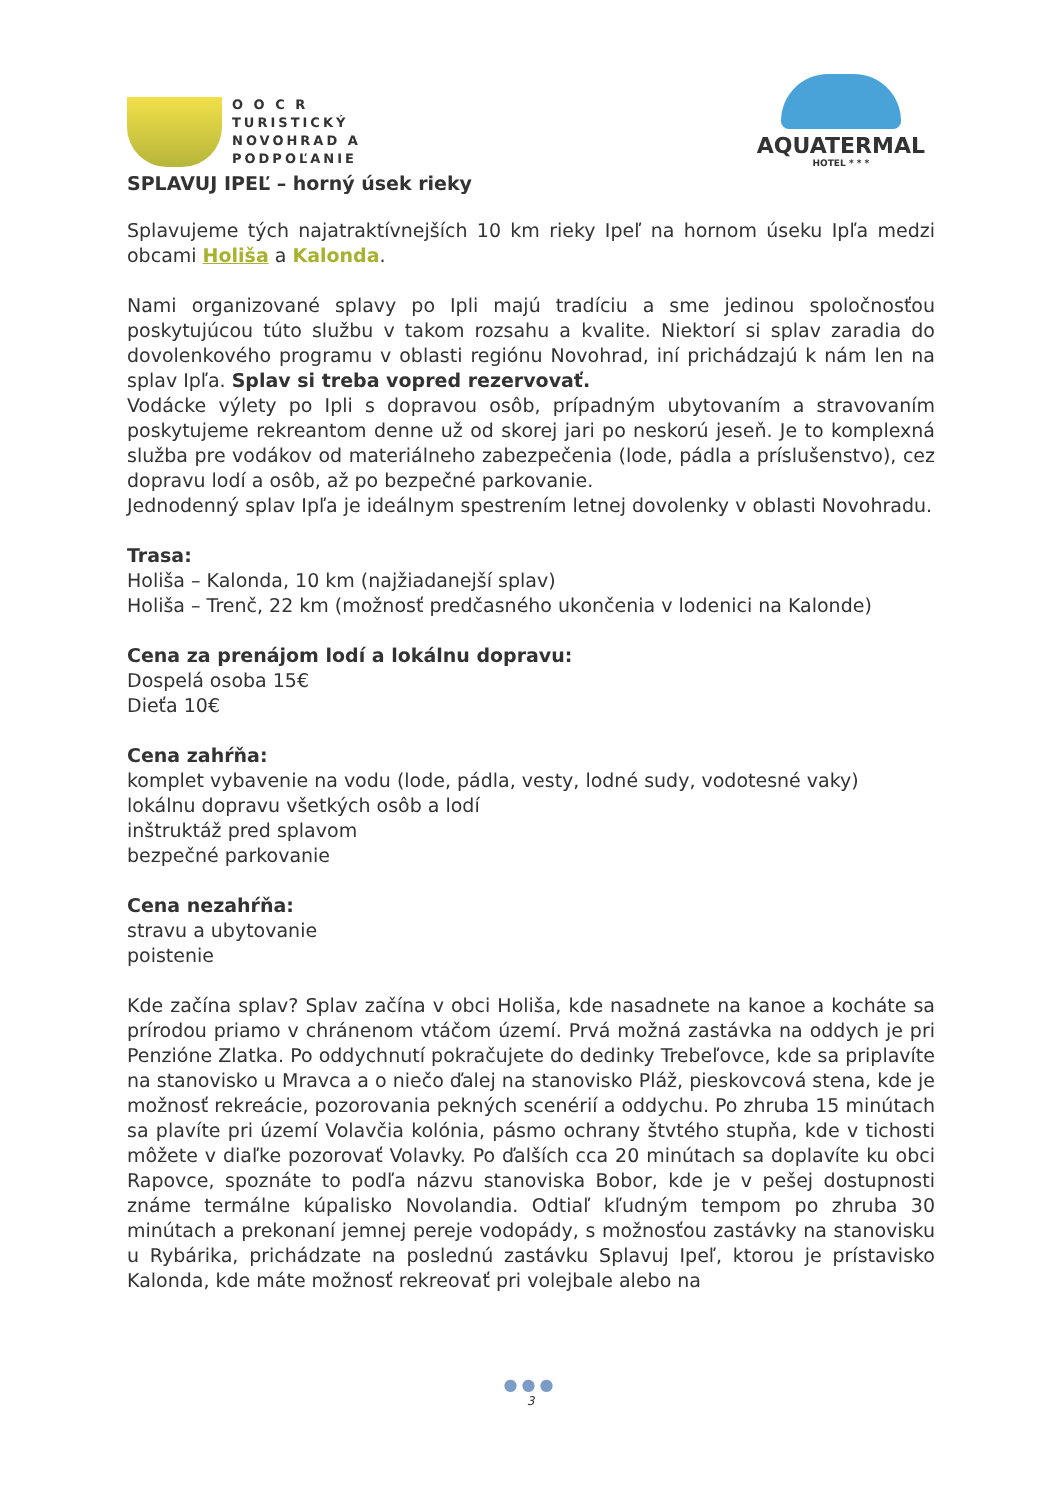O O C R
TURISTICKÝ
NOVOHRAD A
PODPOĽANIE
AQUATERMAL
HOTEL * * *
SPLAVUJ IPEĽ – horný úsek rieky
Splavujeme tých najatraktívnejších 10 km rieky Ipeľ na hornom úseku Ipľa medzi obcami Holiša a Kalonda.
Nami organizované splavy po Ipli majú tradíciu a sme jedinou spoločnosťou poskytujúcou túto službu v takom rozsahu a kvalite. Niektorí si splav zaradia do dovolenkového programu v oblasti regiónu Novohrad, iní prichádzajú k nám len na splav Ipľa. Splav si treba vopred rezervovať.
Vodácke výlety po Ipli s dopravou osôb, prípadným ubytovaním a stravovaním poskytujeme rekreantom denne už od skorej jari po neskorú jeseň. Je to komplexná služba pre vodákov od materiálneho zabezpečenia (lode, pádla a príslušenstvo), cez dopravu lodí a osôb, až po bezpečné parkovanie.
Jednodenný splav Ipľa je ideálnym spestrením letnej dovolenky v oblasti Novohradu.
Trasa:
Holiša – Kalonda, 10 km (najžiadanejší splav)
Holiša – Trenč, 22 km (možnosť predčasného ukončenia v lodenici na Kalonde)
Cena za prenájom lodí a lokálnu dopravu:
Dospelá osoba 15€
Dieťa 10€
Cena zahŕňa:
komplet vybavenie na vodu (lode, pádla, vesty, lodné sudy, vodotesné vaky)
lokálnu dopravu všetkých osôb a lodí
inštruktáž pred splavom
bezpečné parkovanie
Cena nezahŕňa:
stravu a ubytovanie
poistenie
Kde začína splav? Splav začína v obci Holiša, kde nasadnete na kanoe a kocháte sa prírodou priamo v chránenom vtáčom území. Prvá možná zastávka na oddych je pri Penzióne Zlatka. Po oddychnutí pokračujete do dedinky Trebeľovce, kde sa priplavíte na stanovisko u Mravca a o niečo ďalej na stanovisko Pláž, pieskovcová stena, kde je možnosť rekreácie, pozorovania pekných scenérií a oddychu. Po zhruba 15 minútach sa plavíte pri území Volavčia kolónia, pásmo ochrany štvtého stupňa, kde v tichosti môžete v diaľke pozorovať Volavky. Po ďalších cca 20 minútach sa doplavíte ku obci Rapovce, spoznáte to podľa názvu stanoviska Bobor, kde je v pešej dostupnosti známe termálne kúpalisko Novolandia. Odtiaľ kľudným tempom po zhruba 30 minútach a prekonaní jemnej pereje vodopády, s možnosťou zastávky na stanovisku u Rybárika, prichádzate na poslednú zastávku Splavuj Ipeľ, ktorou je prístavisko Kalonda, kde máte možnosť rekreovať pri volejbale alebo na
●●●
3